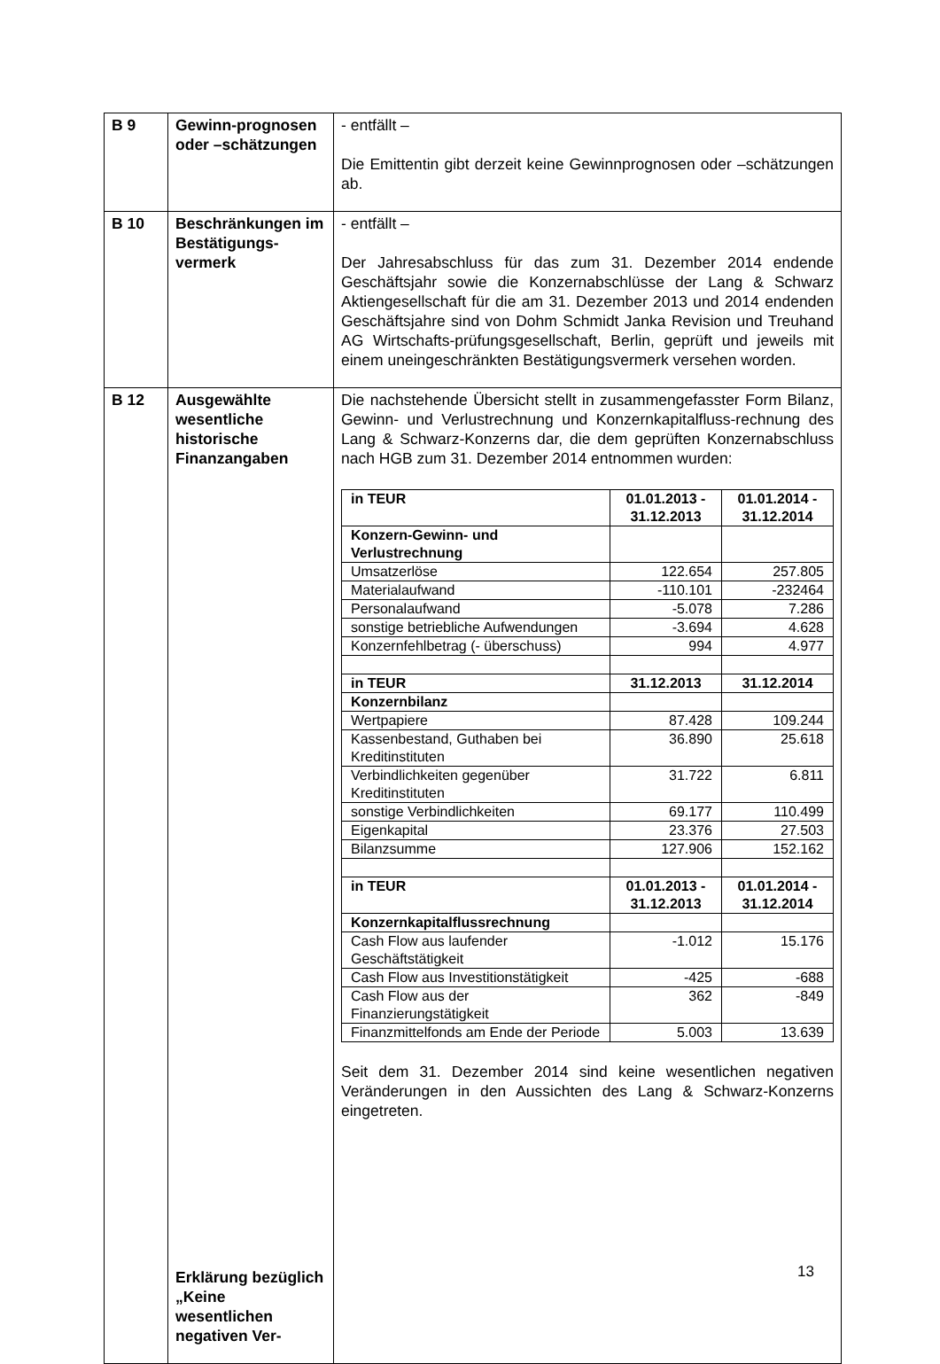| B 9 | Gewinn-prognosen oder –schätzungen | - entfällt – Die Emittentin gibt derzeit keine Gewinnprognosen oder –schätzungen ab. |
| B 10 | Beschränkungen im Bestätigungs-vermerk | - entfällt – Der Jahresabschluss für das zum 31. Dezember 2014 endende Geschäftsjahr sowie die Konzernabschlüsse der Lang & Schwarz Aktiengesellschaft für die am 31. Dezember 2013 und 2014 endenden Geschäftsjahre sind von Dohm Schmidt Janka Revision und Treuhand AG Wirtschafts-prüfungsgesellschaft, Berlin, geprüft und jeweils mit einem uneingeschränkten Bestätigungsvermerk versehen worden. |
| B 12 | Ausgewählte wesentliche historische Finanzangaben Erklärung bezüglich „Keine wesentlichen negativen Ver- | Die nachstehende Übersicht stellt in zusammengefasster Form Bilanz, Gewinn- und Verlustrechnung und Konzernkapitalfluss-rechnung des Lang & Schwarz-Konzerns dar, die dem geprüften Konzernabschluss nach HGB zum 31. Dezember 2014 entnommen wurden: / in TEUR / 01.01.2013 - 31.12.2013 / 01.01.2014 - 31.12.2014 / / --- / --- / --- / / Konzern-Gewinn- und Verlustrechnung / / / / Umsatzerlöse / 122.654 / 257.805 / / Materialaufwand / -110.101 / -232464 / / Personalaufwand / -5.078 / 7.286 / / sonstige betriebliche Aufwendungen / -3.694 / 4.628 / / Konzernfehlbetrag (- überschuss) / 994 / 4.977 / / in TEUR / 31.12.2013 / 31.12.2014 / / Konzernbilanz / / / / Wertpapiere / 87.428 / 109.244 / / Kassenbestand, Guthaben bei Kreditinstituten / 36.890 / 25.618 / / Verbindlichkeiten gegenüber Kreditinstituten / 31.722 / 6.811 / / sonstige Verbindlichkeiten / 69.177 / 110.499 / / Eigenkapital / 23.376 / 27.503 / / Bilanzsumme / 127.906 / 152.162 / / in TEUR / 01.01.2013 - 31.12.2013 / 01.01.2014 - 31.12.2014 / / Konzernkapitalflussrechnung / / / / Cash Flow aus laufender Geschäftstätigkeit / -1.012 / 15.176 / / Cash Flow aus Investitionstätigkeit / -425 / -688 / / Cash Flow aus der Finanzierungstätigkeit / 362 / -849 / / Finanzmittelfonds am Ende der Periode / 5.003 / 13.639 / Seit dem 31. Dezember 2014 sind keine wesentlichen negativen Veränderungen in den Aussichten des Lang & Schwarz-Konzerns eingetreten. |
13